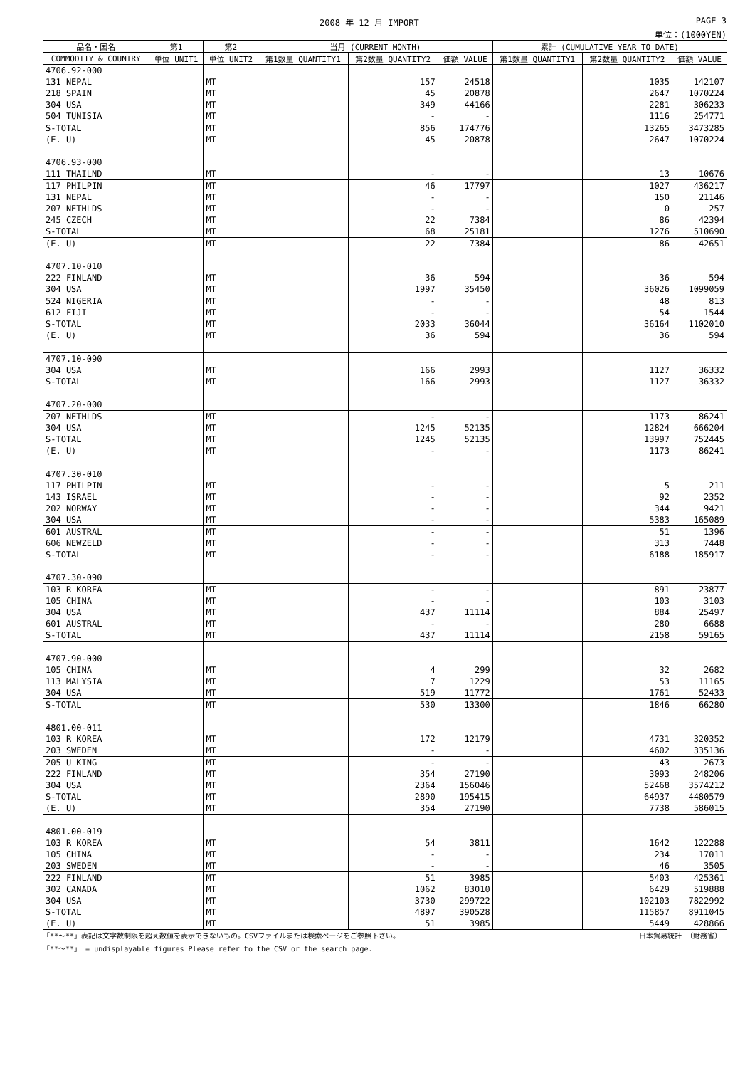2008 年 12 月 IMPORT PAGE 3
単位：(1000YEN)
| 品名・国名 | 第1 | 第2 | 当月 (CURRENT MONTH) | | | 累計 (CUMULATIVE YEAR TO DATE) | | |
| --- | --- | --- | --- | --- | --- | --- | --- | --- |
| COMMODITY & COUNTRY | 単位 UNIT1 | 単位 UNIT2 | 第1数量 QUANTITY1 | 第2数量 QUANTITY2 | 価額 VALUE | 第1数量 QUANTITY1 | 第2数量 QUANTITY2 | 価額 VALUE |
| 4706.92-000 | | | | | | | | |
| 131 NEPAL | | MT | | 157 | 24518 | | 1035 | 142107 |
| 218 SPAIN | | MT | | 45 | 20878 | | 2647 | 1070224 |
| 304 USA | | MT | | 349 | 44166 | | 2281 | 306233 |
| 504 TUNISIA | | MT | | - | - | | 1116 | 254771 |
| S-TOTAL | | MT | | 856 | 174776 | | 13265 | 3473285 |
| (E. U) | | MT | | 45 | 20878 | | 2647 | 1070224 |
| 4706.93-000 | | | | | | | | |
| 111 THAILND | | MT | | - | - | | 13 | 10676 |
| 117 PHILPIN | | MT | | 46 | 17797 | | 1027 | 436217 |
| 131 NEPAL | | MT | | - | - | | 150 | 21146 |
| 207 NETHLDS | | MT | | - | - | | 0 | 257 |
| 245 CZECH | | MT | | 22 | 7384 | | 86 | 42394 |
| S-TOTAL | | MT | | 68 | 25181 | | 1276 | 510690 |
| (E. U) | | MT | | 22 | 7384 | | 86 | 42651 |
| 4707.10-010 | | | | | | | | |
| 222 FINLAND | | MT | | 36 | 594 | | 36 | 594 |
| 304 USA | | MT | | 1997 | 35450 | | 36026 | 1099059 |
| 524 NIGERIA | | MT | | - | - | | 48 | 813 |
| 612 FIJI | | MT | | - | - | | 54 | 1544 |
| S-TOTAL | | MT | | 2033 | 36044 | | 36164 | 1102010 |
| (E. U) | | MT | | 36 | 594 | | 36 | 594 |
| 4707.10-090 | | | | | | | | |
| 304 USA | | MT | | 166 | 2993 | | 1127 | 36332 |
| S-TOTAL | | MT | | 166 | 2993 | | 1127 | 36332 |
| 4707.20-000 | | | | | | | | |
| 207 NETHLDS | | MT | | - | - | | 1173 | 86241 |
| 304 USA | | MT | | 1245 | 52135 | | 12824 | 666204 |
| S-TOTAL | | MT | | 1245 | 52135 | | 13997 | 752445 |
| (E. U) | | MT | | - | - | | 1173 | 86241 |
| 4707.30-010 | | | | | | | | |
| 117 PHILPIN | | MT | | - | - | | 5 | 211 |
| 143 ISRAEL | | MT | | - | - | | 92 | 2352 |
| 202 NORWAY | | MT | | - | - | | 344 | 9421 |
| 304 USA | | MT | | - | - | | 5383 | 165089 |
| 601 AUSTRAL | | MT | | - | - | | 51 | 1396 |
| 606 NEWZELD | | MT | | - | - | | 313 | 7448 |
| S-TOTAL | | MT | | - | - | | 6188 | 185917 |
| 4707.30-090 | | | | | | | | |
| 103 R KOREA | | MT | | - | - | | 891 | 23877 |
| 105 CHINA | | MT | | - | - | | 103 | 3103 |
| 304 USA | | MT | | 437 | 11114 | | 884 | 25497 |
| 601 AUSTRAL | | MT | | - | - | | 280 | 6688 |
| S-TOTAL | | MT | | 437 | 11114 | | 2158 | 59165 |
| 4707.90-000 | | | | | | | | |
| 105 CHINA | | MT | | 4 | 299 | | 32 | 2682 |
| 113 MALYSIA | | MT | | 7 | 1229 | | 53 | 11165 |
| 304 USA | | MT | | 519 | 11772 | | 1761 | 52433 |
| S-TOTAL | | MT | | 530 | 13300 | | 1846 | 66280 |
| 4801.00-011 | | | | | | | | |
| 103 R KOREA | | MT | | 172 | 12179 | | 4731 | 320352 |
| 203 SWEDEN | | MT | | - | - | | 4602 | 335136 |
| 205 U KING | | MT | | - | - | | 43 | 2673 |
| 222 FINLAND | | MT | | 354 | 27190 | | 3093 | 248206 |
| 304 USA | | MT | | 2364 | 156046 | | 52468 | 3574212 |
| S-TOTAL | | MT | | 2890 | 195415 | | 64937 | 4480579 |
| (E. U) | | MT | | 354 | 27190 | | 7738 | 586015 |
| 4801.00-019 | | | | | | | | |
| 103 R KOREA | | MT | | 54 | 3811 | | 1642 | 122288 |
| 105 CHINA | | MT | | - | - | | 234 | 17011 |
| 203 SWEDEN | | MT | | - | - | | 46 | 3505 |
| 222 FINLAND | | MT | | 51 | 3985 | | 5403 | 425361 |
| 302 CANADA | | MT | | 1062 | 83010 | | 6429 | 519888 |
| 304 USA | | MT | | 3730 | 299722 | | 102103 | 7822992 |
| S-TOTAL | | MT | | 4897 | 390528 | | 115857 | 8911045 |
| (E. U) | | MT | | 51 | 3985 | | 5449 | 428866 |
「**～**」表記は文字数制限を超え数値を表示できないもの。CSVファイルまたは検索ページをご参照下さい。 日本貿易統計 （財務省）
「**～**」 = undisplayable figures Please refer to the CSV or the search page.